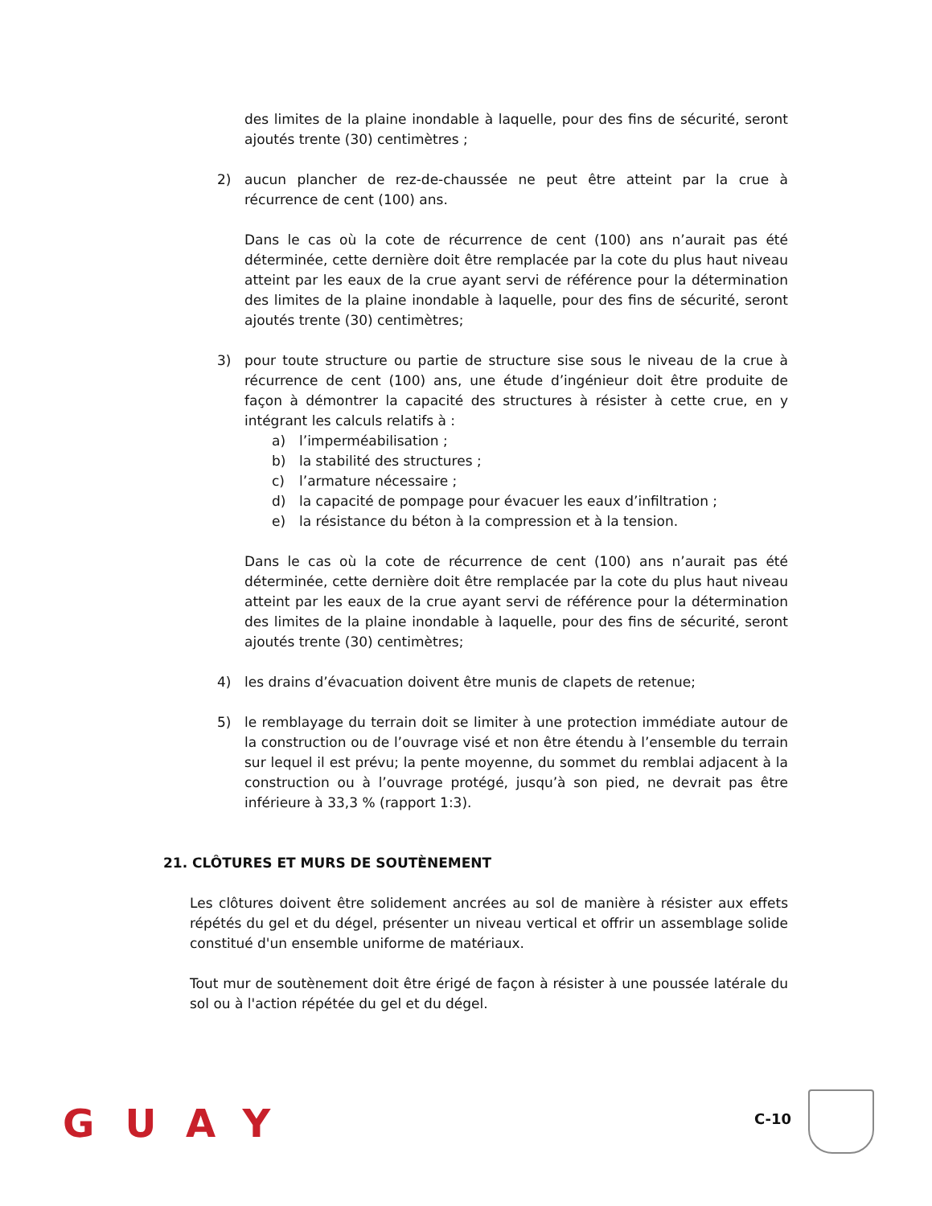des limites de la plaine inondable à laquelle, pour des fins de sécurité, seront ajoutés trente (30) centimètres ;
2) aucun plancher de rez-de-chaussée ne peut être atteint par la crue à récurrence de cent (100) ans.
Dans le cas où la cote de récurrence de cent (100) ans n’aurait pas été déterminée, cette dernière doit être remplacée par la cote du plus haut niveau atteint par les eaux de la crue ayant servi de référence pour la détermination des limites de la plaine inondable à laquelle, pour des fins de sécurité, seront ajoutés trente (30) centimètres;
3) pour toute structure ou partie de structure sise sous le niveau de la crue à récurrence de cent (100) ans, une étude d’ingénieur doit être produite de façon à démontrer la capacité des structures à résister à cette crue, en y intégrant les calculs relatifs à :
a) l’imperméabilisation ;
b) la stabilité des structures ;
c) l’armature nécessaire ;
d) la capacité de pompage pour évacuer les eaux d’infiltration ;
e) la résistance du béton à la compression et à la tension.
Dans le cas où la cote de récurrence de cent (100) ans n’aurait pas été déterminée, cette dernière doit être remplacée par la cote du plus haut niveau atteint par les eaux de la crue ayant servi de référence pour la détermination des limites de la plaine inondable à laquelle, pour des fins de sécurité, seront ajoutés trente (30) centimètres;
4) les drains d’évacuation doivent être munis de clapets de retenue;
5) le remblayage du terrain doit se limiter à une protection immédiate autour de la construction ou de l’ouvrage visé et non être étendu à l’ensemble du terrain sur lequel il est prévu; la pente moyenne, du sommet du remblai adjacent à la construction ou à l’ouvrage protégé, jusqu’à son pied, ne devrait pas être inférieure à 33,3 % (rapport 1:3).
21. CLÔTURES ET MURS DE SOUTÈNEMENT
Les clôtures doivent être solidement ancrées au sol de manière à résister aux effets répétés du gel et du dégel, présenter un niveau vertical et offrir un assemblage solide constitué d'un ensemble uniforme de matériaux.
Tout mur de soutènement doit être érigé de façon à résister à une poussée latérale du sol ou à l'action répétée du gel et du dégel.
GUAY C-10